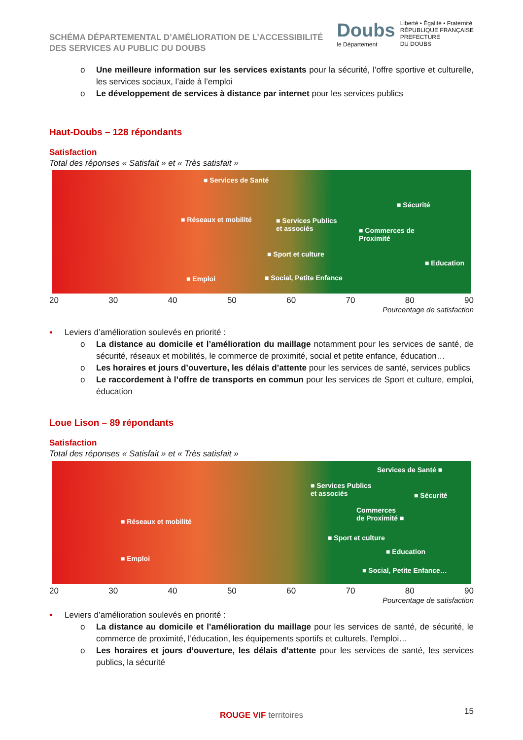SCHÉMA DÉPARTEMENTAL D’AMÉLIORATION DE L’ACCESSIBILITÉ
DES SERVICES AU PUBLIC DU DOUBS
Doubs
le Département
Liberté • Égalité • Fraternité
RÉPUBLIQUE FRANÇAISE
PREFECTURE
DU DOUBS
o Une meilleure information sur les services existants pour la sécurité, l’offre sportive et culturelle, les services sociaux, l’aide à l’emploi
o Le développement de services à distance par internet pour les services publics
Haut-Doubs – 128 répondants
Satisfaction
Total des réponses « Satisfait » et « Très satisfait »
■ Services de Santé
■ Sécurité
■ Réseaux et mobilité ■ Services Publics
et associés ■ Commerces de
Proximité
■ Sport et culture
■ Education
■ Emploi ■ Social, Petite Enfance
20 30 40 50 60 70 80 90
Pourcentage de satisfaction
▪ Leviers d’amélioration soulevés en priorité :
o La distance au domicile et l’amélioration du maillage notamment pour les services de santé, de sécurité, réseaux et mobilités, le commerce de proximité, social et petite enfance, éducation…
o Les horaires et jours d’ouverture, les délais d’attente pour les services de santé, services publics
o Le raccordement à l’offre de transports en commun pour les services de Sport et culture, emploi, éducation
Loue Lison – 89 répondants
Satisfaction
Total des réponses « Satisfait » et « Très satisfait »
Services de Santé ■
■ Services Publics
et associés ■ Sécurité
Commerces
de Proximité ■ ■ Réseaux et mobilité
■ Sport et culture
■ Education
■ Emploi
■ Social, Petite Enfance…
20 30 40 50 60 70 80 90
Pourcentage de satisfaction
▪ Leviers d’amélioration soulevés en priorité :
o La distance au domicile et l’amélioration du maillage pour les services de santé, de sécurité, le commerce de proximité, l’éducation, les équipements sportifs et culturels, l’emploi…
o Les horaires et jours d’ouverture, les délais d’attente pour les services de santé, les services publics, la sécurité
ROUGE VIF territoires 15